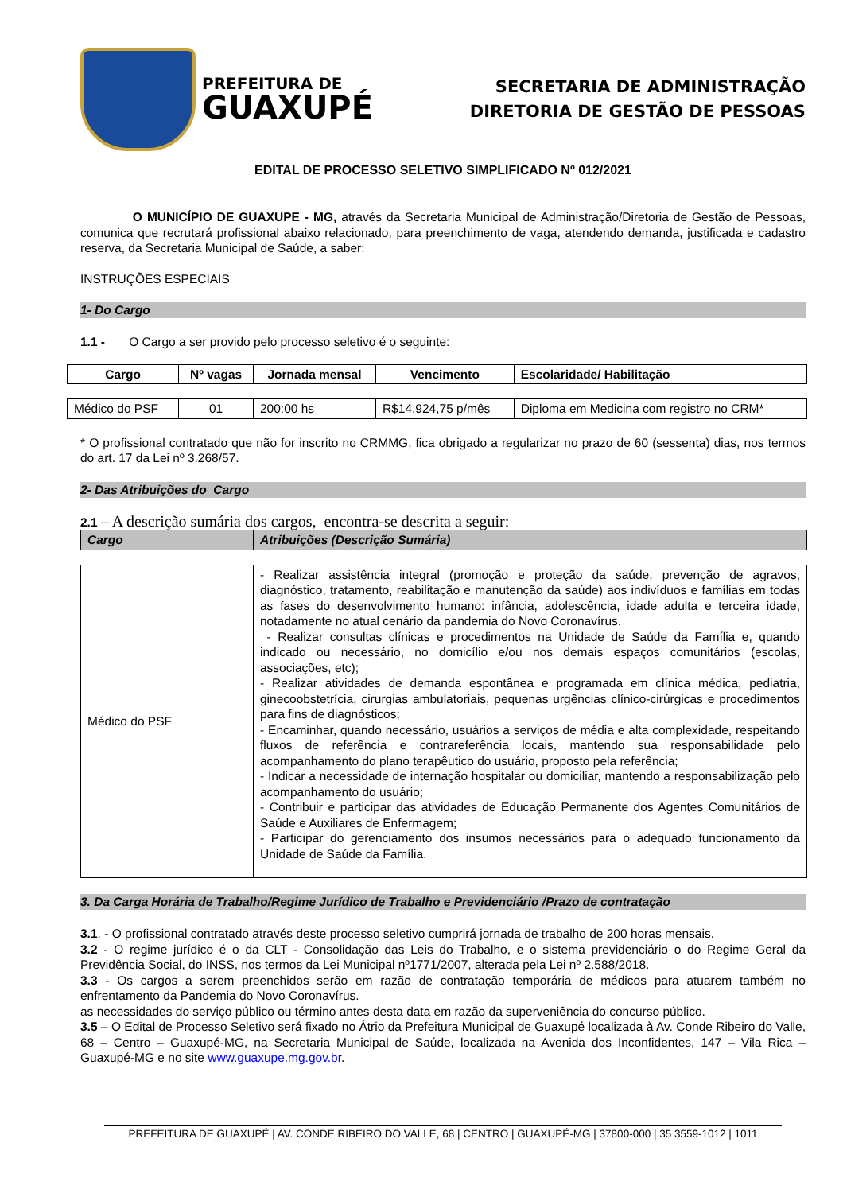PREFEITURA DE
GUAXUPÉ
SECRETARIA DE ADMINISTRAÇÃO
DIRETORIA DE GESTÃO DE PESSOAS
EDITAL DE PROCESSO SELETIVO SIMPLIFICADO Nº 012/2021
O MUNICÍPIO DE GUAXUPE - MG, através da Secretaria Municipal de Administração/Diretoria de Gestão de Pessoas, comunica que recrutará profissional abaixo relacionado, para preenchimento de vaga, atendendo demanda, justificada e cadastro reserva, da Secretaria Municipal de Saúde, a saber:
INSTRUÇÕES ESPECIAIS
1- Do Cargo
1.1 - O Cargo a ser provido pelo processo seletivo é o seguinte:
| Cargo | Nº vagas | Jornada mensal | Vencimento | Escolaridade/ Habilitação |
| --- | --- | --- | --- | --- |
| Médico do PSF | 01 | 200:00 hs | R$14.924,75 p/mês | Diploma em Medicina com registro no CRM* |
* O profissional contratado que não for inscrito no CRMMG, fica obrigado a regularizar no prazo de 60 (sessenta) dias, nos termos do art. 17 da Lei nº 3.268/57.
2- Das Atribuições do Cargo
2.1 – A descrição sumária dos cargos, encontra-se descrita a seguir:
| Cargo | Atribuições (Descrição Sumária) |
| --- | --- |
| Médico do PSF | - Realizar assistência integral (promoção e proteção da saúde, prevenção de agravos, diagnóstico, tratamento, reabilitação e manutenção da saúde) aos indivíduos e famílias em todas as fases do desenvolvimento humano: infância, adolescência, idade adulta e terceira idade, notadamente no atual cenário da pandemia do Novo Coronavírus. - Realizar consultas clínicas e procedimentos na Unidade de Saúde da Família e, quando indicado ou necessário, no domicílio e/ou nos demais espaços comunitários (escolas, associações, etc); - Realizar atividades de demanda espontânea e programada em clínica médica, pediatria, ginecoobstetrícia, cirurgias ambulatoriais, pequenas urgências clínico-cirúrgicas e procedimentos para fins de diagnósticos; - Encaminhar, quando necessário, usuários a serviços de média e alta complexidade, respeitando fluxos de referência e contrareferência locais, mantendo sua responsabilidade pelo acompanhamento do plano terapêutico do usuário, proposto pela referência; - Indicar a necessidade de internação hospitalar ou domiciliar, mantendo a responsabilização pelo acompanhamento do usuário; - Contribuir e participar das atividades de Educação Permanente dos Agentes Comunitários de Saúde e Auxiliares de Enfermagem; - Participar do gerenciamento dos insumos necessários para o adequado funcionamento da Unidade de Saúde da Família. |
3. Da Carga Horária de Trabalho/Regime Jurídico de Trabalho e Previdenciário /Prazo de contratação
3.1. - O profissional contratado através deste processo seletivo cumprirá jornada de trabalho de 200 horas mensais.
3.2 - O regime jurídico é o da CLT - Consolidação das Leis do Trabalho, e o sistema previdenciário o do Regime Geral da Previdência Social, do INSS, nos termos da Lei Municipal nº1771/2007, alterada pela Lei nº 2.588/2018.
3.3 - Os cargos a serem preenchidos serão em razão de contratação temporária de médicos para atuarem também no enfrentamento da Pandemia do Novo Coronavírus.
as necessidades do serviço público ou término antes desta data em razão da superveniência do concurso público.
3.5 – O Edital de Processo Seletivo será fixado no Átrio da Prefeitura Municipal de Guaxupé localizada à Av. Conde Ribeiro do Valle, 68 – Centro – Guaxupé-MG, na Secretaria Municipal de Saúde, localizada na Avenida dos Inconfidentes, 147 – Vila Rica – Guaxupé-MG e no site www.guaxupe.mg.gov.br.
PREFEITURA DE GUAXUPÉ | AV. CONDE RIBEIRO DO VALLE, 68 | CENTRO | GUAXUPÉ-MG | 37800-000 | 35 3559-1012 | 1011